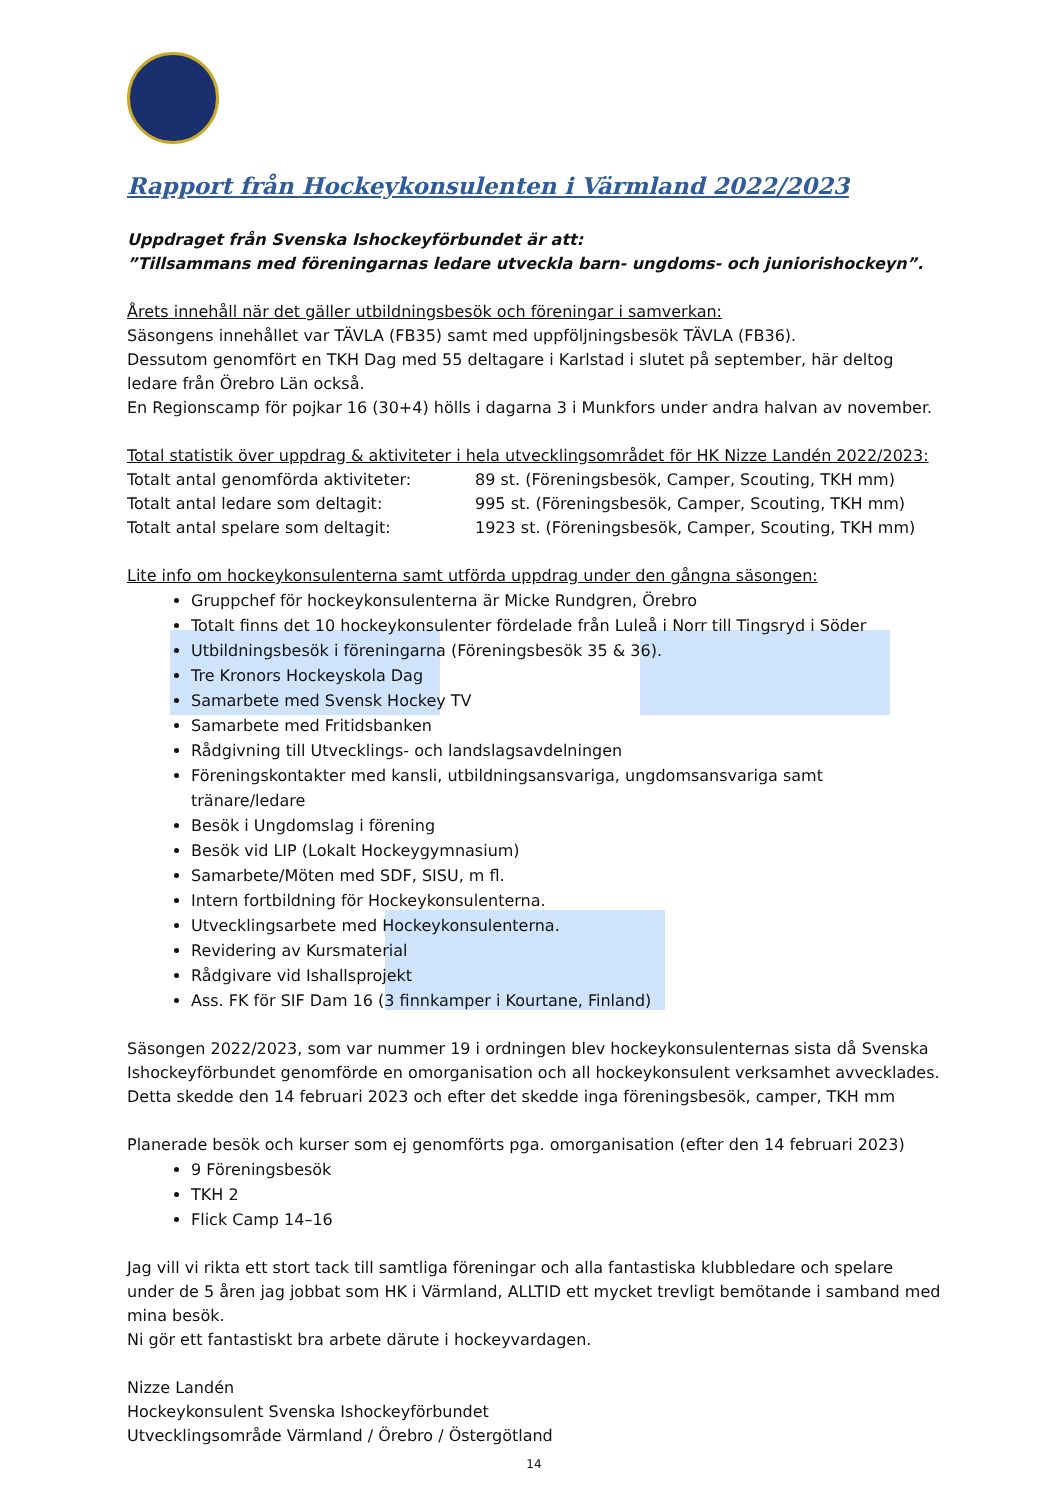Rapport från Hockeykonsulenten i Värmland 2022/2023
Uppdraget från Svenska Ishockeyförbundet är att:
”Tillsammans med föreningarnas ledare utveckla barn- ungdoms- och juniorishockeyn”.
Årets innehåll när det gäller utbildningsbesök och föreningar i samverkan:
Säsongens innehållet var TÄVLA (FB35) samt med uppföljningsbesök TÄVLA (FB36).
Dessutom genomfört en TKH Dag med 55 deltagare i Karlstad i slutet på september, här deltog ledare från Örebro Län också.
En Regionscamp för pojkar 16 (30+4) hölls i dagarna 3 i Munkfors under andra halvan av november.
Total statistik över uppdrag & aktiviteter i hela utvecklingsområdet för HK Nizze Landén 2022/2023:
Totalt antal genomförda aktiviteter: 89 st. (Föreningsbesök, Camper, Scouting, TKH mm)
Totalt antal ledare som deltagit: 995 st. (Föreningsbesök, Camper, Scouting, TKH mm)
Totalt antal spelare som deltagit: 1923 st. (Föreningsbesök, Camper, Scouting, TKH mm)
Lite info om hockeykonsulenterna samt utförda uppdrag under den gångna säsongen:
Gruppchef för hockeykonsulenterna är Micke Rundgren, Örebro
Totalt finns det 10 hockeykonsulenter fördelade från Luleå i Norr till Tingsryd i Söder
Utbildningsbesök i föreningarna (Föreningsbesök 35 & 36).
Tre Kronors Hockeyskola Dag
Samarbete med Svensk Hockey TV
Samarbete med Fritidsbanken
Rådgivning till Utvecklings- och landslagsavdelningen
Föreningskontakter med kansli, utbildningsansvariga, ungdomsansvariga samt tränare/ledare
Besök i Ungdomslag i förening
Besök vid LIP (Lokalt Hockeygymnasium)
Samarbete/Möten med SDF, SISU, m fl.
Intern fortbildning för Hockeykonsulenterna.
Utvecklingsarbete med Hockeykonsulenterna.
Revidering av Kursmaterial
Rådgivare vid Ishallsprojekt
Ass. FK för SIF Dam 16 (3 finnkamper i Kourtane, Finland)
Säsongen 2022/2023, som var nummer 19 i ordningen blev hockeykonsulenternas sista då Svenska Ishockeyförbundet genomförde en omorganisation och all hockeykonsulent verksamhet avvecklades. Detta skedde den 14 februari 2023 och efter det skedde inga föreningsbesök, camper, TKH mm
Planerade besök och kurser som ej genomförts pga. omorganisation (efter den 14 februari 2023)
9 Föreningsbesök
TKH 2
Flick Camp 14–16
Jag vill vi rikta ett stort tack till samtliga föreningar och alla fantastiska klubbledare och spelare under de 5 åren jag jobbat som HK i Värmland, ALLTID ett mycket trevligt bemötande i samband med mina besök.
Ni gör ett fantastiskt bra arbete därute i hockeyvardagen.
Nizze Landén
Hockeykonsulent Svenska Ishockeyförbundet
Utvecklingsområde Värmland / Örebro / Östergötland
14